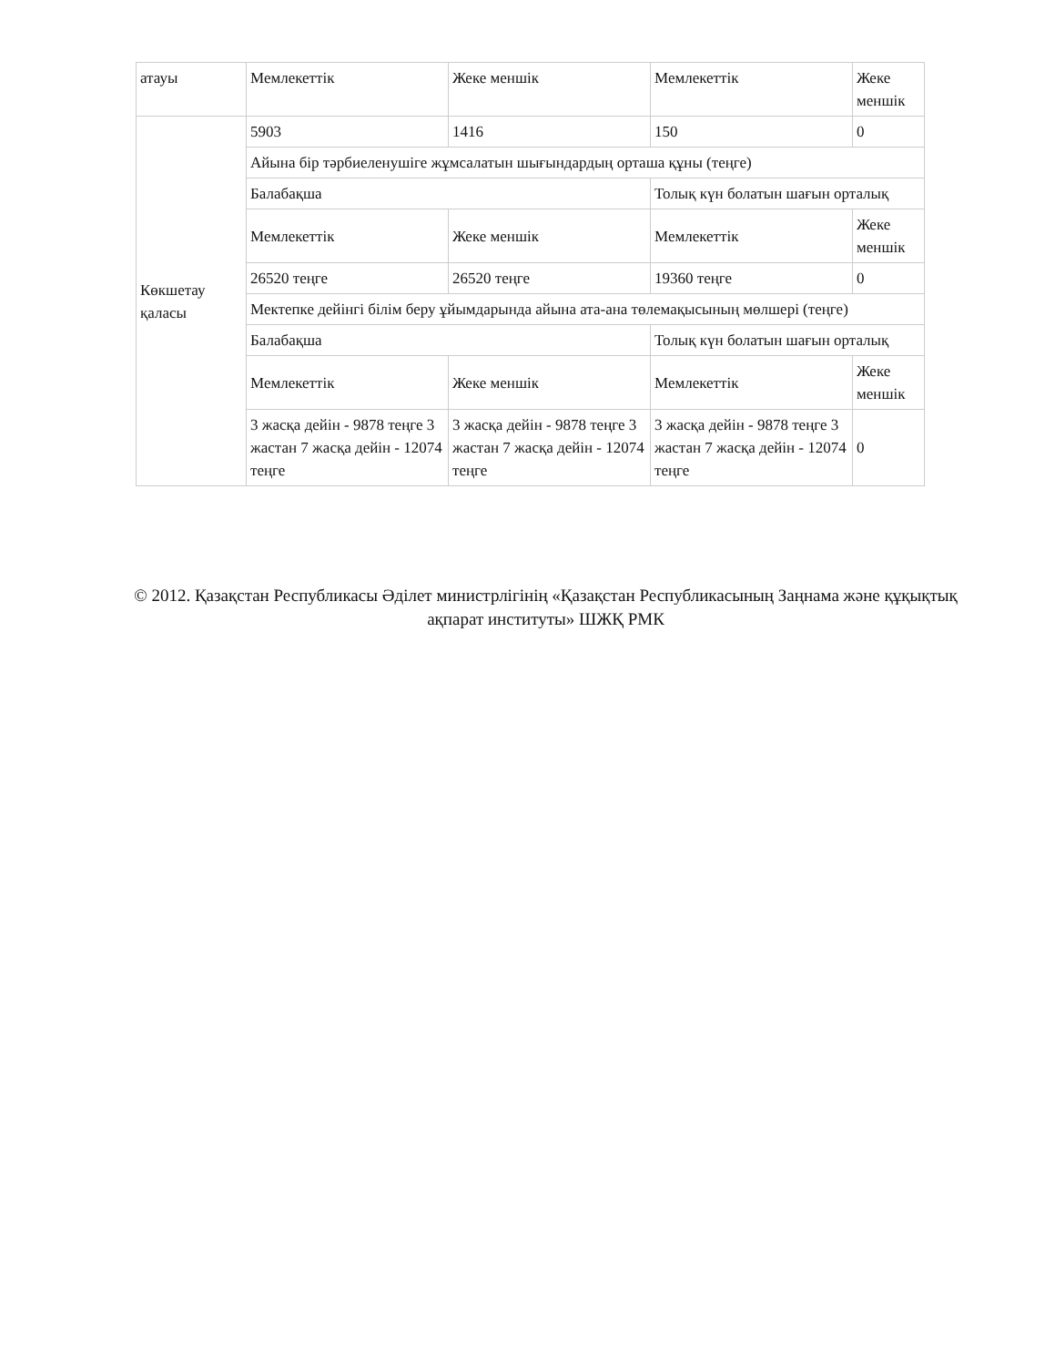| атауы | Мемлекеттік | Жеке меншік | Мемлекеттік | Жеке меншік |
| Көкшетау қаласы | 5903 | 1416 | 150 | 0 |
| | Айына бір тәрбиеленушіге жұмсалатын шығындардың орташа құны (теңге) | | | |
| | Балабақша | | Толық күн болатын шағын орталық | |
| | Мемлекеттік | Жеке меншік | Мемлекеттік | Жеке меншік |
| | 26520 теңге | 26520 теңге | 19360 теңге | 0 |
| | Мектепке дейінгі білім беру ұйымдарында айына ата-ана төлемақысының мөлшері (теңге) | | | |
| | Балабақша | | Толық күн болатын шағын орталық | |
| | Мемлекеттік | Жеке меншік | Мемлекеттік | Жеке меншік |
| | 3 жасқа дейін - 9878 теңге 3 жастан 7 жасқа дейін - 12074 теңге | 3 жасқа дейін - 9878 теңге 3 жастан 7 жасқа дейін - 12074 теңге | 3 жасқа дейін - 9878 теңге 3 жастан 7 жасқа дейін - 12074 теңге | 0 |
© 2012. Қазақстан Республикасы Әділет министрлігінің «Қазақстан Республикасының Заңнама және құқықтық ақпарат институты» ШЖҚ РМК